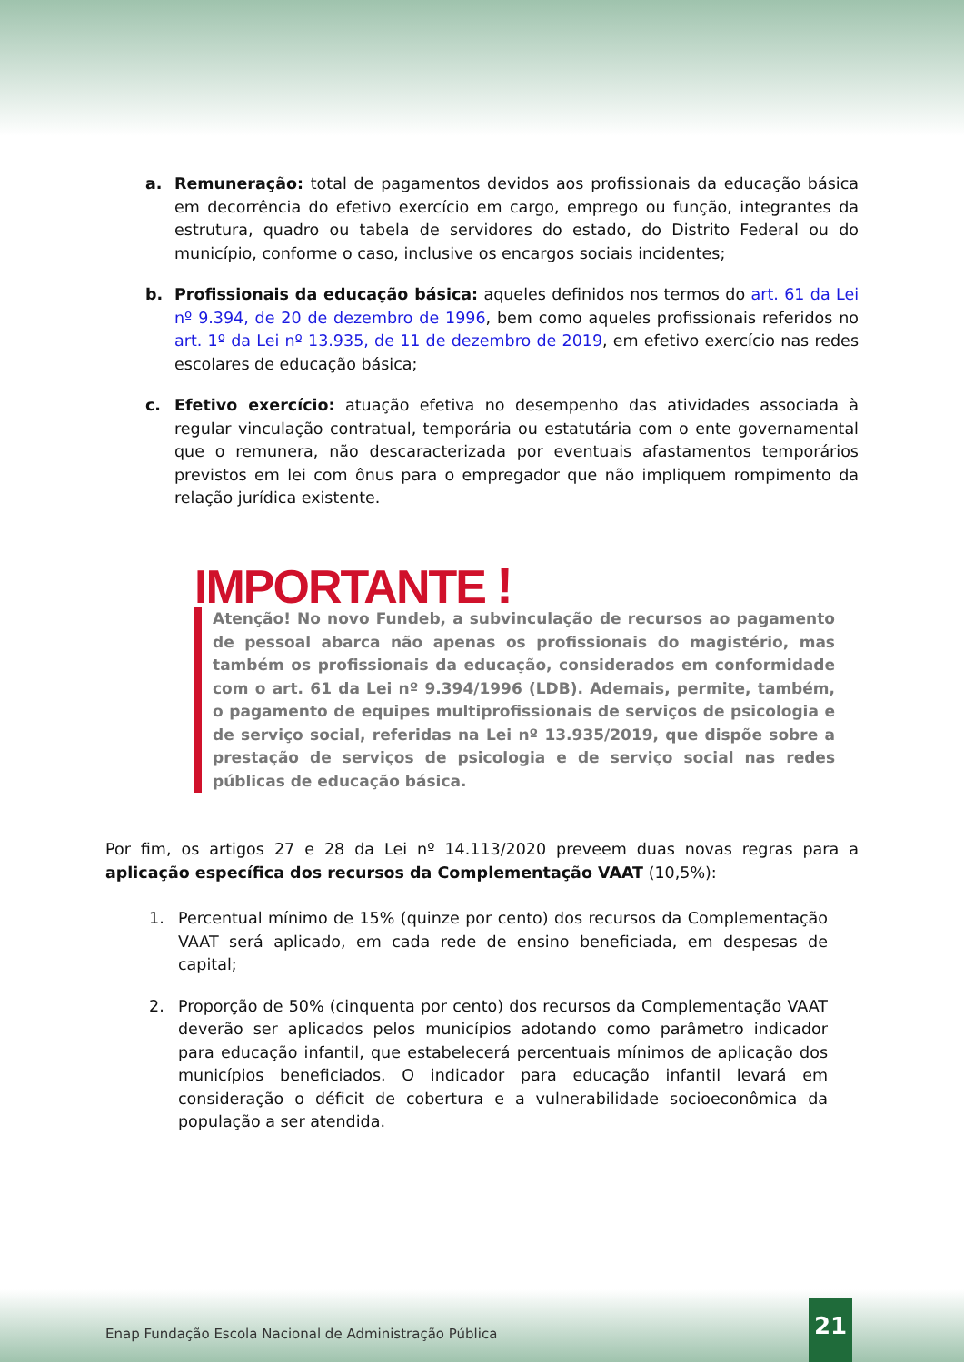a. Remuneração: total de pagamentos devidos aos profissionais da educação básica em decorrência do efetivo exercício em cargo, emprego ou função, integrantes da estrutura, quadro ou tabela de servidores do estado, do Distrito Federal ou do município, conforme o caso, inclusive os encargos sociais incidentes;
b. Profissionais da educação básica: aqueles definidos nos termos do art. 61 da Lei nº 9.394, de 20 de dezembro de 1996, bem como aqueles profissionais referidos no art. 1º da Lei nº 13.935, de 11 de dezembro de 2019, em efetivo exercício nas redes escolares de educação básica;
c. Efetivo exercício: atuação efetiva no desempenho das atividades associada à regular vinculação contratual, temporária ou estatutária com o ente governamental que o remunera, não descaracterizada por eventuais afastamentos temporários previstos em lei com ônus para o empregador que não impliquem rompimento da relação jurídica existente.
IMPORTANTE !
Atenção! No novo Fundeb, a subvinculação de recursos ao pagamento de pessoal abarca não apenas os profissionais do magistério, mas também os profissionais da educação, considerados em conformidade com o art. 61 da Lei nº 9.394/1996 (LDB). Ademais, permite, também, o pagamento de equipes multiprofissionais de serviços de psicologia e de serviço social, referidas na Lei nº 13.935/2019, que dispõe sobre a prestação de serviços de psicologia e de serviço social nas redes públicas de educação básica.
Por fim, os artigos 27 e 28 da Lei nº 14.113/2020 preveem duas novas regras para a aplicação específica dos recursos da Complementação VAAT (10,5%):
1. Percentual mínimo de 15% (quinze por cento) dos recursos da Complementação VAAT será aplicado, em cada rede de ensino beneficiada, em despesas de capital;
2. Proporção de 50% (cinquenta por cento) dos recursos da Complementação VAAT deverão ser aplicados pelos municípios adotando como parâmetro indicador para educação infantil, que estabelecerá percentuais mínimos de aplicação dos municípios beneficiados. O indicador para educação infantil levará em consideração o déficit de cobertura e a vulnerabilidade socioeconômica da população a ser atendida.
Enap Fundação Escola Nacional de Administração Pública
21